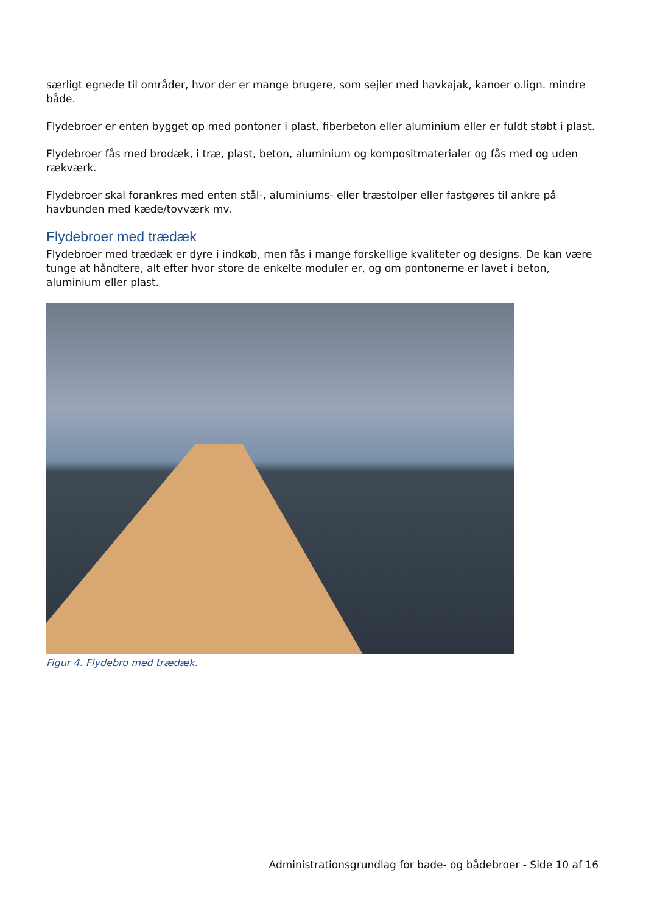særligt egnede til områder, hvor der er mange brugere, som sejler med havkajak, kanoer o.lign. mindre både.
Flydebroer er enten bygget op med pontoner i plast, fiberbeton eller aluminium eller er fuldt støbt i plast.
Flydebroer fås med brodæk, i træ, plast, beton, aluminium og kompositmaterialer og fås med og uden rækværk.
Flydebroer skal forankres med enten stål-, aluminiums- eller træstolper eller fastgøres til ankre på havbunden med kæde/tovværk mv.
Flydebroer med trædæk
Flydebroer med trædæk er dyre i indkøb, men fås i mange forskellige kvaliteter og designs. De kan være tunge at håndtere, alt efter hvor store de enkelte moduler er, og om pontonerne er lavet i beton, aluminium eller plast.
Figur 4. Flydebro med trædæk.
Administrationsgrundlag for bade- og bådebroer - Side 10 af 16